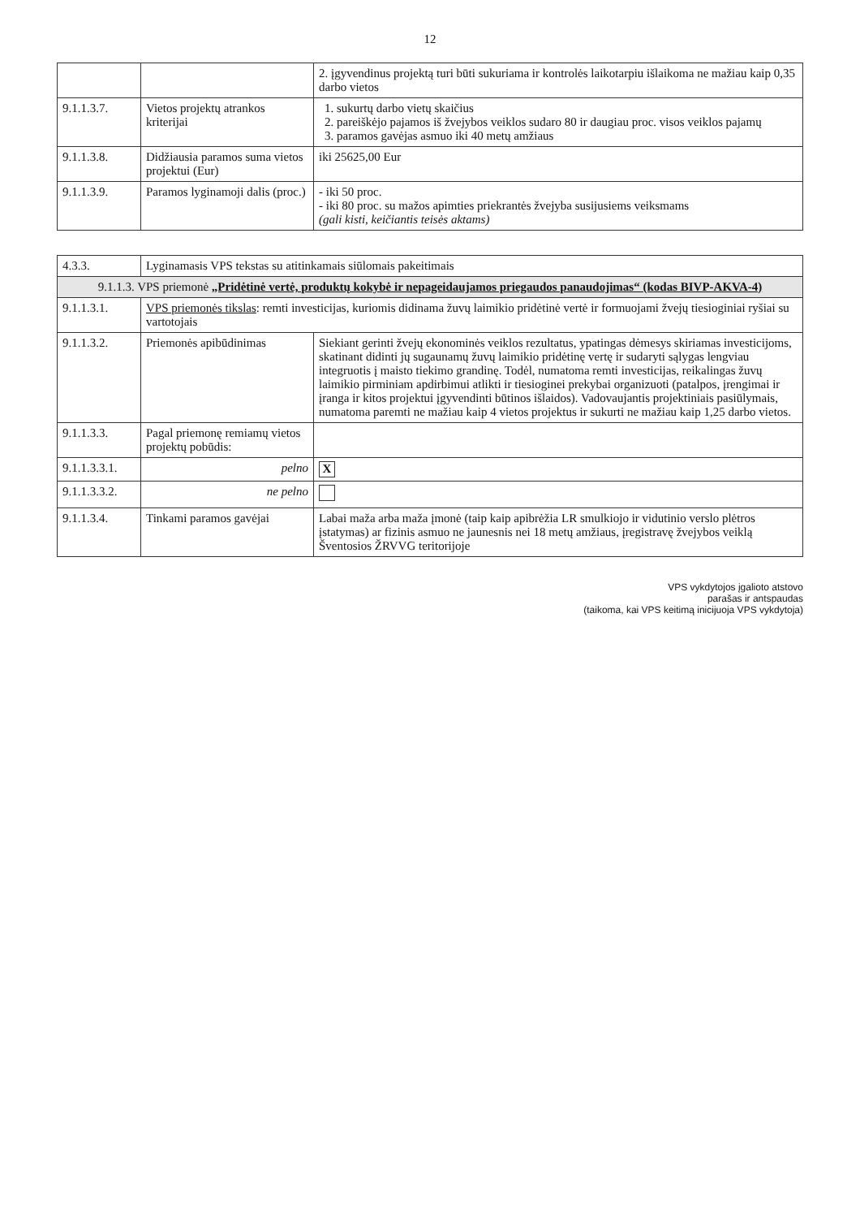12
| | | 2. įgyvendinus projektą turi būti sukuriama ir kontrolės laikotarpiu išlaikoma ne mažiau kaip 0,35 darbo vietos |
| 9.1.1.3.7. | Vietos projektų atrankos kriterijai | 1. sukurtų darbo vietų skaičius 2. pareiškėjo pajamos iš žvejybos veiklos sudaro 80 ir daugiau proc. visos veiklos pajamų 3. paramos gavėjas asmuo iki 40 metų amžiaus |
| 9.1.1.3.8. | Didžiausia paramos suma vietos projektui (Eur) | iki 25625,00 Eur |
| 9.1.1.3.9. | Paramos lyginamoji dalis (proc.) | - iki 50 proc. - iki 80 proc. su mažos apimties priekrantės žvejyba susijusiems veiksmams (gali kisti, keičiantis teisės aktams) |
| 4.3.3. | Lyginamasis VPS tekstas su atitinkamais siūlomais pakeitimais | |
| 9.1.1.3. VPS priemonė „Pridėtinė vertė, produktų kokybė ir nepageidaujamos priegaudos panaudojimas“ (kodas BIVP-AKVA-4) | | |
| 9.1.1.3.1. | VPS priemonės tikslas : remti investicijas, kuriomis didinama žuvų laimikio pridėtinė vertė ir formuojami žvejų tiesioginiai ryšiai su vartotojais | |
| 9.1.1.3.2. | Priemonės apibūdinimas | Siekiant gerinti žvejų ekonominės veiklos rezultatus, ypatingas dėmesys skiriamas investicijoms, skatinant didinti jų sugaunamų žuvų laimikio pridėtinę vertę ir sudaryti sąlygas lengviau integruotis į maisto tiekimo grandinę. Todėl, numatoma remti investicijas, reikalingas žuvų laimikio pirminiam apdirbimui atlikti ir tiesioginei prekybai organizuoti (patalpos, įrengimai ir įranga ir kitos projektui įgyvendinti būtinos išlaidos). Vadovaujantis projektiniais pasiūlymais, numatoma paremti ne mažiau kaip 4 vietos projektus ir sukurti ne mažiau kaip 1,25 darbo vietos. |
| 9.1.1.3.3. | Pagal priemonę remiamų vietos projektų pobūdis: | |
| 9.1.1.3.3.1. | pelno | X |
| 9.1.1.3.3.2. | ne pelno | |
| 9.1.1.3.4. | Tinkami paramos gavėjai | Labai maža arba maža įmonė (taip kaip apibrėžia LR smulkiojo ir vidutinio verslo plėtros įstatymas) ar fizinis asmuo ne jaunesnis nei 18 metų amžiaus, įregistravę žvejybos veiklą Šventosios ŽRVVG teritorijoje |
VPS vykdytojos įgalioto atstovo
parašas ir antspaudas
(taikoma, kai VPS keitimą inicijuoja VPS vykdytoja)